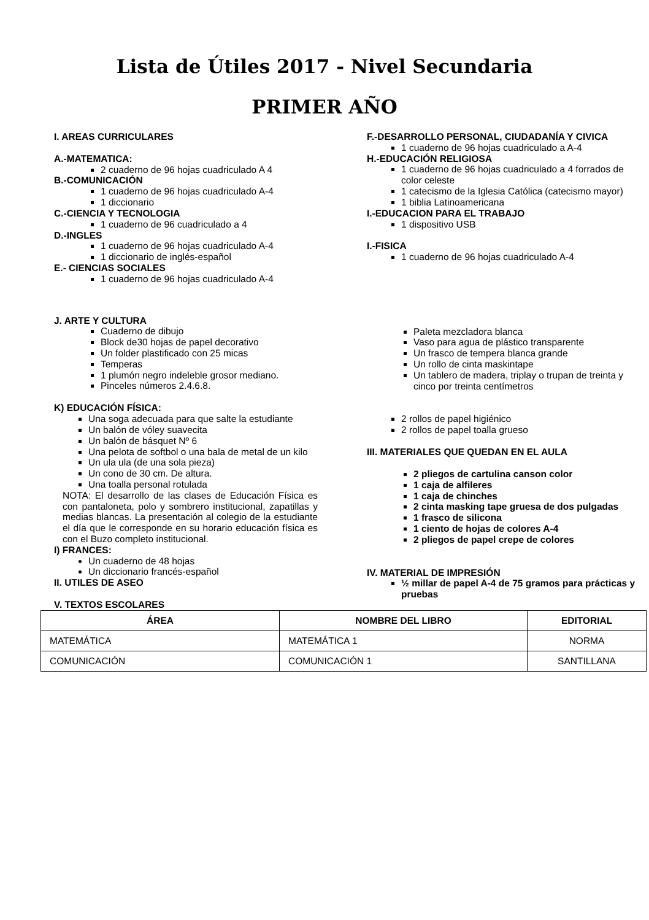Lista de Útiles 2017 - Nivel Secundaria
PRIMER AÑO
I. AREAS CURRICULARES
A.-MATEMATICA:
2 cuaderno de 96 hojas cuadriculado A 4
B.-COMUNICACIÓN
1 cuaderno de 96 hojas cuadriculado A-4
1 diccionario
C.-CIENCIA Y TECNOLOGIA
1 cuaderno de 96 cuadriculado a 4
D.-INGLES
1 cuaderno de 96 hojas cuadriculado A-4
1 diccionario de inglés-español
E.- CIENCIAS SOCIALES
1 cuaderno de 96 hojas cuadriculado A-4
F.-DESARROLLO PERSONAL, CIUDADANÍA Y CIVICA
1 cuaderno de 96 hojas cuadriculado a A-4
H.-EDUCACIÓN RELIGIOSA
1 cuaderno de 96 hojas cuadriculado a 4 forrados de color celeste
1 catecismo de la Iglesia Católica (catecismo mayor)
1 biblia Latinoamericana
I.-EDUCACION PARA EL TRABAJO
1 dispositivo USB
I.-FISICA
1 cuaderno de 96 hojas cuadriculado A-4
J. ARTE Y CULTURA
Cuaderno de dibujo
Block de30 hojas de papel decorativo
Un folder plastificado con 25 micas
Temperas
1 plumón negro indeleble grosor mediano.
Pinceles números 2.4.6.8.
K) EDUCACIÓN FÍSICA:
Una soga adecuada para que salte la estudiante
Un balón de vóley suavecita
Un balón de básquet Nº 6
Una pelota de softbol o una bala de metal de un kilo
Un ula ula (de una sola pieza)
Un cono de 30 cm. De altura.
Una toalla personal rotulada
NOTA: El desarrollo de las clases de Educación Física es con pantaloneta, polo y sombrero institucional, zapatillas y medias blancas. La presentación al colegio de la estudiante el día que le corresponde en su horario educación física es con el Buzo completo institucional.
I) FRANCES:
Un cuaderno de 48 hojas
Un diccionario francés-español
II. UTILES DE ASEO
V. TEXTOS ESCOLARES
Paleta mezcladora blanca
Vaso para agua de plástico transparente
Un frasco de tempera blanca grande
Un rollo de cinta maskintape
Un tablero de madera, triplay o trupan de treinta y cinco por treinta centímetros
2 rollos de papel higiénico
2 rollos de papel toalla grueso
III. MATERIALES QUE QUEDAN EN EL AULA
2 pliegos de cartulina canson color
1 caja de alfileres
1 caja de chinches
2 cinta masking tape gruesa de dos pulgadas
1 frasco de silicona
1 ciento de hojas de colores A-4
2 pliegos de papel crepe de colores
IV. MATERIAL DE IMPRESIÓN
½ millar de papel A-4 de 75 gramos para prácticas y pruebas
| ÁREA | NOMBRE DEL LIBRO | EDITORIAL |
| --- | --- | --- |
| MATEMÁTICA | MATEMÁTICA 1 | NORMA |
| COMUNICACIÓN | COMUNICACIÓN 1 | SANTILLANA |